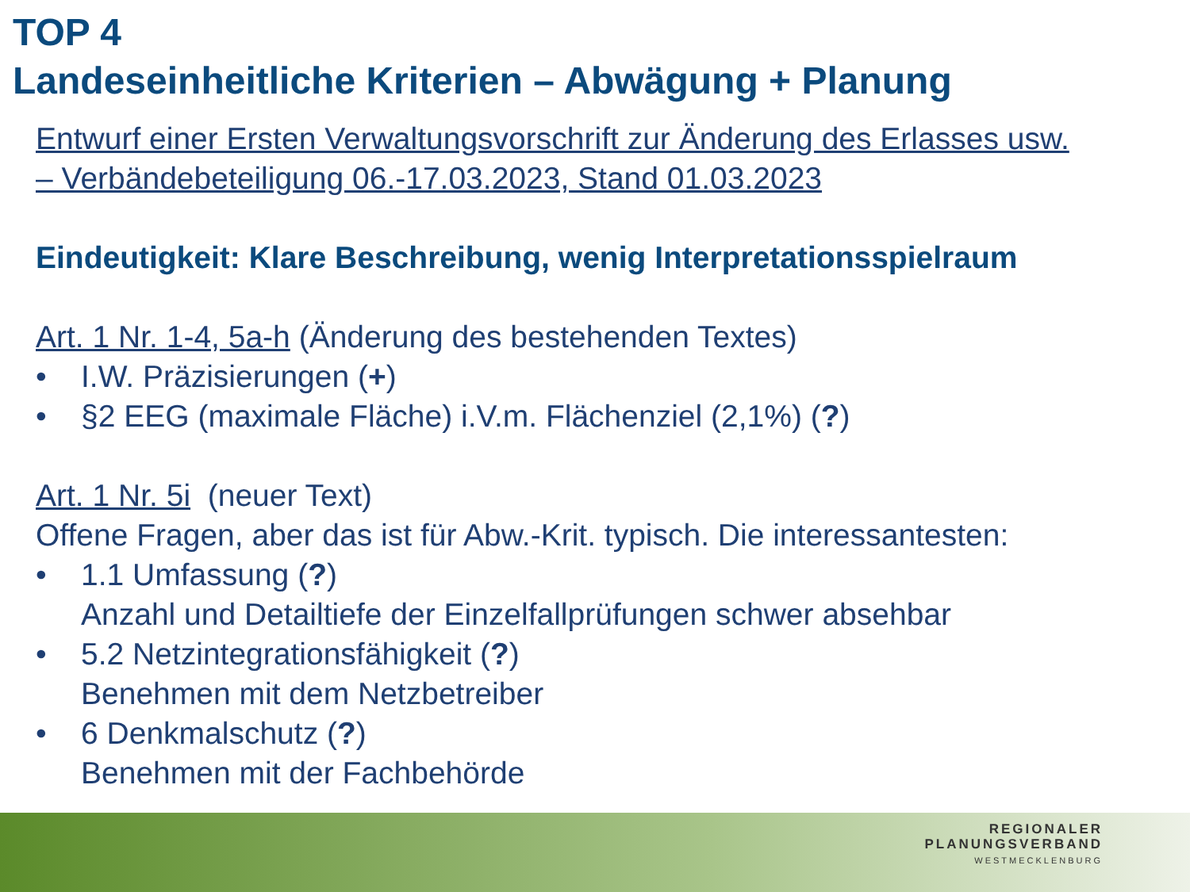TOP 4
Landeseinheitliche Kriterien – Abwägung + Planung
Entwurf einer Ersten Verwaltungsvorschrift zur Änderung des Erlasses usw.
– Verbändebeteiligung 06.-17.03.2023, Stand 01.03.2023
Eindeutigkeit: Klare Beschreibung, wenig Interpretationsspielraum
Art. 1 Nr. 1-4, 5a-h (Änderung des bestehenden Textes)
• I.W. Präzisierungen (+)
• §2 EEG (maximale Fläche) i.V.m. Flächenziel (2,1%) (?)
Art. 1 Nr. 5i (neuer Text)
Offene Fragen, aber das ist für Abw.-Krit. typisch. Die interessantesten:
• 1.1 Umfassung (?)
Anzahl und Detailtiefe der Einzelfallprüfungen schwer absehbar
• 5.2 Netzintegrationsfähigkeit (?)
Benehmen mit dem Netzbetreiber
• 6 Denkmalschutz (?)
Benehmen mit der Fachbehörde
REGIONALER
PLANUNGSVERBAND
WESTMECKLENBURG